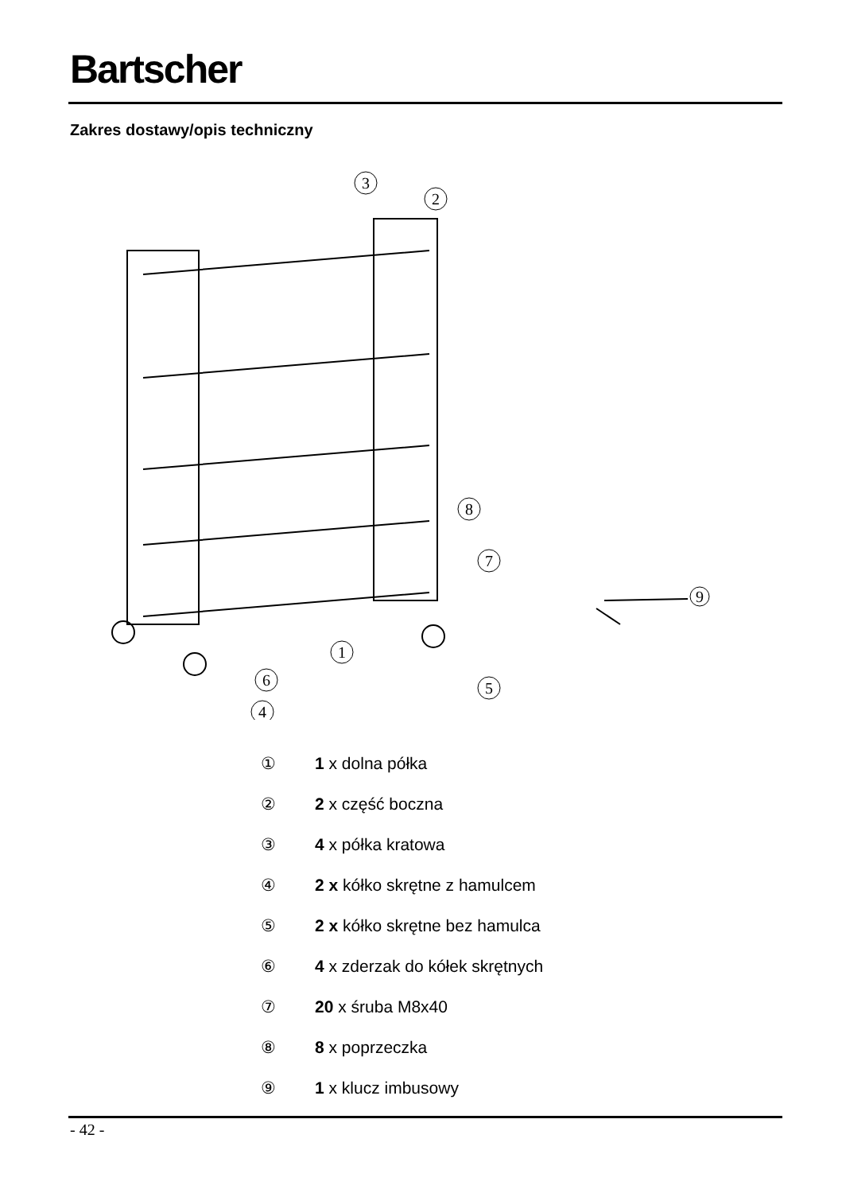Bartscher
Zakres dostawy/opis techniczny
3
2
8
7
1
6
5
4
9
① 1 x dolna półka
② 2 x część boczna
③ 4 x półka kratowa
④ 2 x kółko skrętne z hamulcem
⑤ 2 x kółko skrętne bez hamulca
⑥ 4 x zderzak do kółek skrętnych
⑦ 20 x śruba M8x40
⑧ 8 x poprzeczka
⑨ 1 x klucz imbusowy
- 42 -